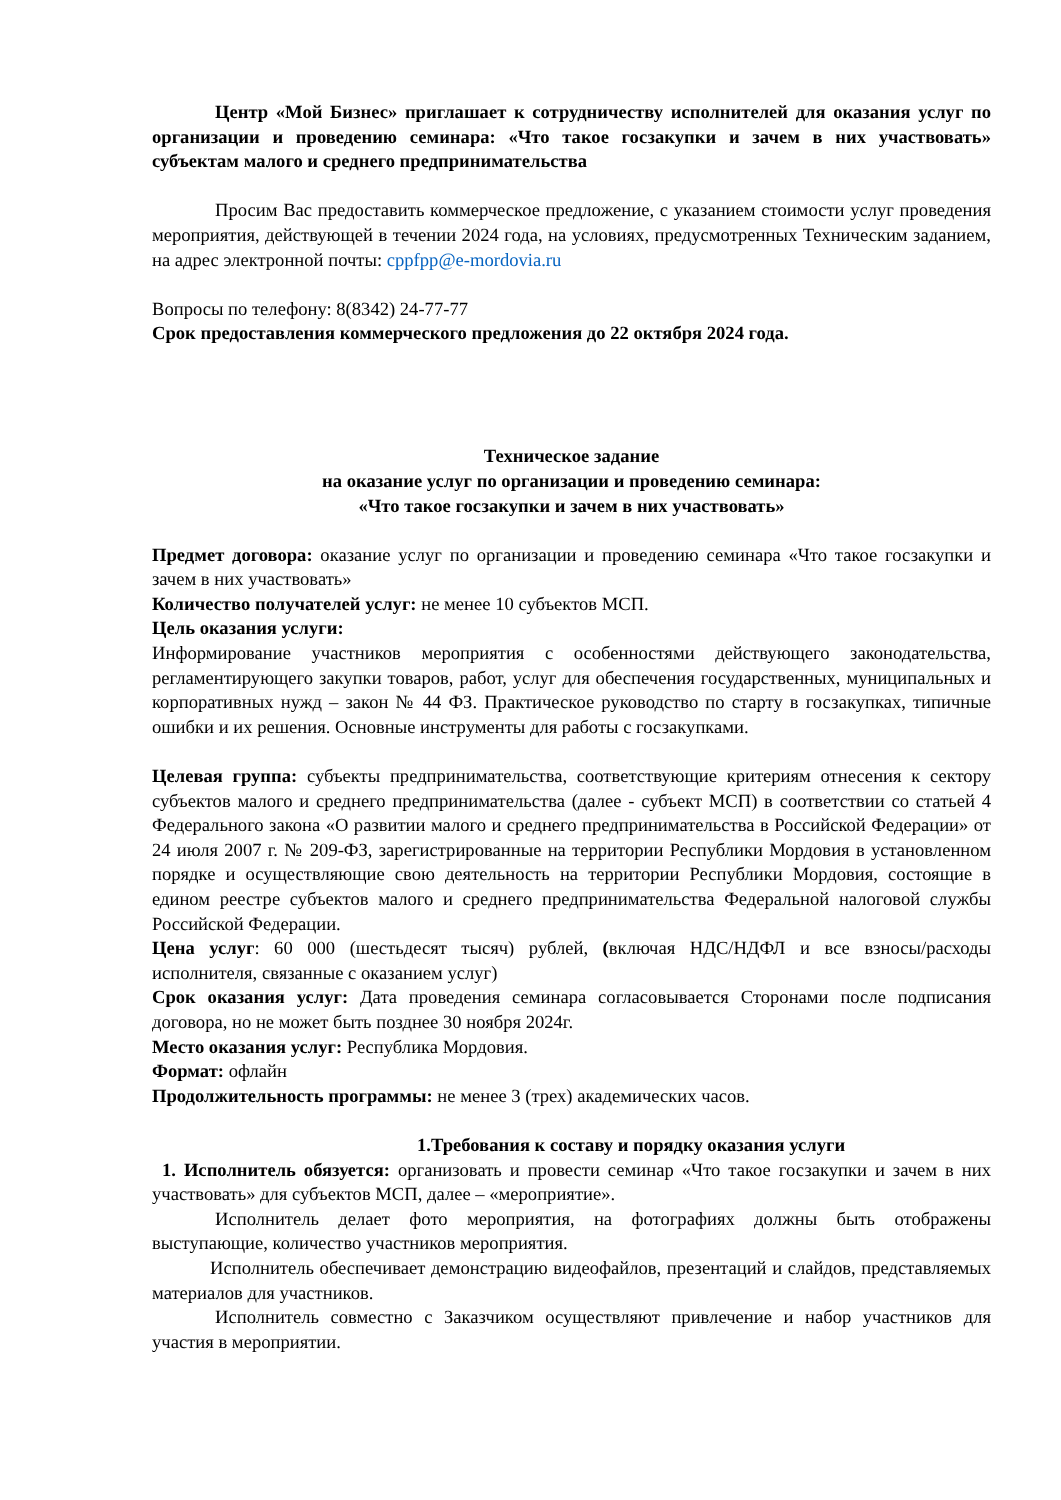Центр «Мой Бизнес» приглашает к сотрудничеству исполнителей для оказания услуг по организации и проведению семинара: «Что такое госзакупки и зачем в них участвовать» субъектам малого и среднего предпринимательства
Просим Вас предоставить коммерческое предложение, с указанием стоимости услуг проведения мероприятия, действующей в течении 2024 года, на условиях, предусмотренных Техническим заданием, на адрес электронной почты: cppfpp@e-mordovia.ru
Вопросы по телефону: 8(8342) 24-77-77
Срок предоставления коммерческого предложения до 22 октября 2024 года.
Техническое задание
на оказание услуг по организации и проведению семинара:
«Что такое госзакупки и зачем в них участвовать»
Предмет договора: оказание услуг по организации и проведению семинара «Что такое госзакупки и зачем в них участвовать»
Количество получателей услуг: не менее 10 субъектов МСП.
Цель оказания услуги:
Информирование участников мероприятия с особенностями действующего законодательства, регламентирующего закупки товаров, работ, услуг для обеспечения государственных, муниципальных и корпоративных нужд – закон № 44 ФЗ. Практическое руководство по старту в госзакупках, типичные ошибки и их решения. Основные инструменты для работы с госзакупками.
Целевая группа: субъекты предпринимательства, соответствующие критериям отнесения к сектору субъектов малого и среднего предпринимательства (далее - субъект МСП) в соответствии со статьей 4 Федерального закона «О развитии малого и среднего предпринимательства в Российской Федерации» от 24 июля 2007 г. № 209-ФЗ, зарегистрированные на территории Республики Мордовия в установленном порядке и осуществляющие свою деятельность на территории Республики Мордовия, состоящие в едином реестре субъектов малого и среднего предпринимательства Федеральной налоговой службы Российской Федерации.
Цена услуг: 60 000 (шестьдесят тысяч) рублей, (включая НДС/НДФЛ и все взносы/расходы исполнителя, связанные с оказанием услуг)
Срок оказания услуг: Дата проведения семинара согласовывается Сторонами после подписания договора, но не может быть позднее 30 ноября 2024г.
Место оказания услуг: Республика Мордовия.
Формат: офлайн
Продолжительность программы: не менее 3 (трех) академических часов.
1.Требования к составу и порядку оказания услуги
1. Исполнитель обязуется: организовать и провести семинар «Что такое госзакупки и зачем в них участвовать» для субъектов МСП, далее – «мероприятие».
Исполнитель делает фото мероприятия, на фотографиях должны быть отображены выступающие, количество участников мероприятия.
Исполнитель обеспечивает демонстрацию видеофайлов, презентаций и слайдов, представляемых материалов для участников.
Исполнитель совместно с Заказчиком осуществляют привлечение и набор участников для участия в мероприятии.